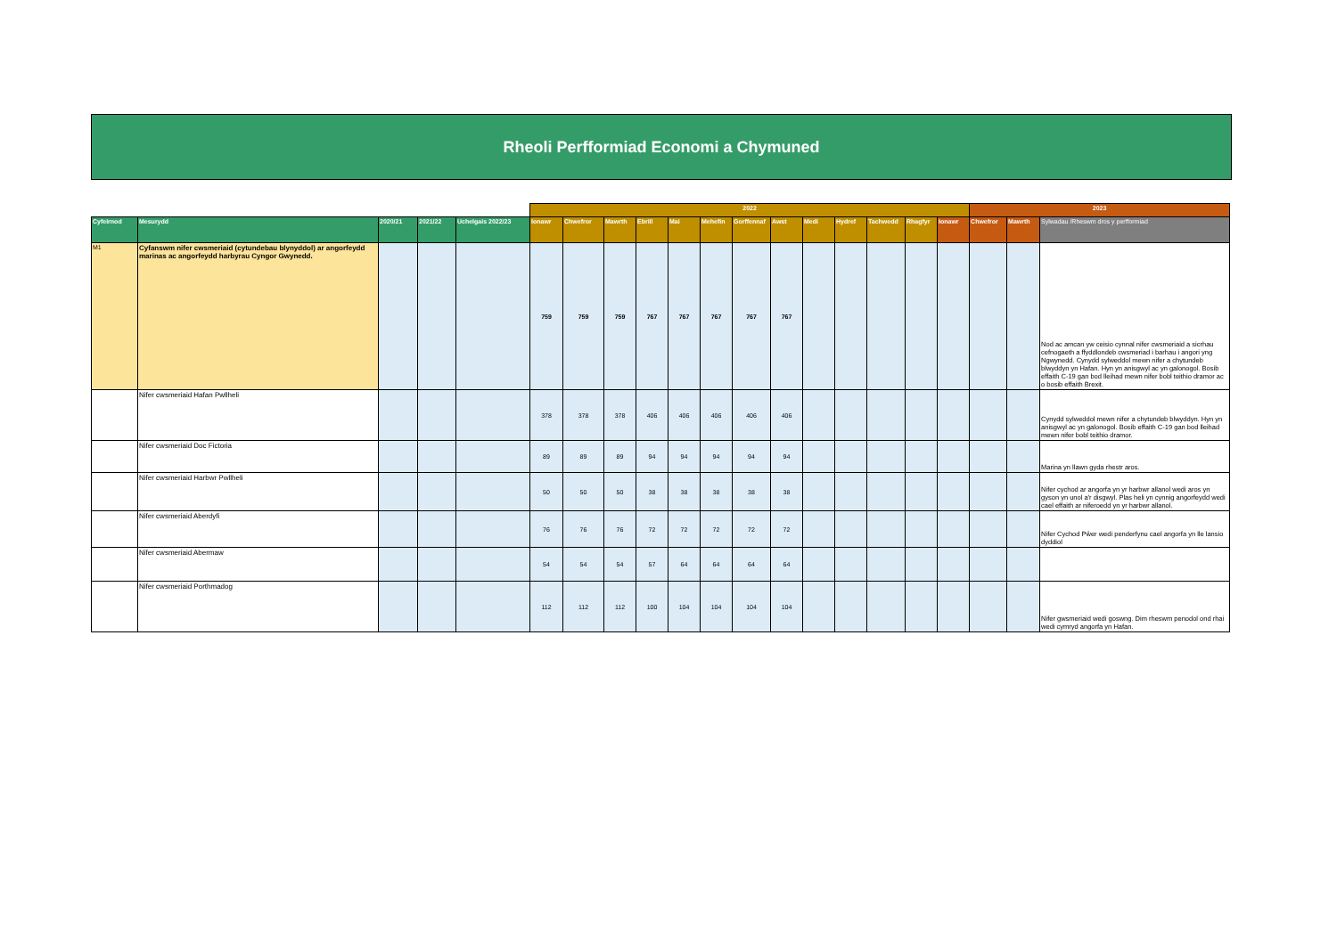Rheoli Perfformiad Economi a Chymuned
| | | | | | 2022 | | | | | | | | | | | | | 2023 | | | |
| Cyfeirnod | Mesurydd | 2020/21 | 2021/22 | Uchelgais 2022/23 | Ionawr | Chwefror | Mawrth | Ebrill | Mai | Mehefin | Gorffennaf | Awst | Medi | Hydref | Tachwedd | Rhagfyr | Ionawr | Chwefror | Mawrth | Sylwadau /Rheswm dros y perfformiad | |
| M1 | Cyfanswm nifer cwsmeriaid (cytundebau blynyddol) ar angorfeydd marinas ac angorfeydd harbyrau Cyngor Gwynedd. | | | | 759 | 759 | 759 | 767 | 767 | 767 | 767 | 767 | | | | | | | | Nod ac amcan yw ceisio cynnal nifer cwsmeriaid a sicrhau cefnogaeth a ffyddlondeb cwsmeriad i barhau i angori yng Ngwynedd. Cynydd sylweddol mewn nifer a chytundeb blwyddyn yn Hafan. Hyn yn anisgwyl ac yn galonogol. Bosib effaith C-19 gan bod lleihad mewn nifer bobl teithio dramor ac o bosib effaith Brexit. | |
| | Nifer cwsmeriaid Hafan Pwllheli | | | | 378 | 378 | 378 | 406 | 406 | 406 | 406 | 406 | | | | | | | | Cynydd sylweddol mewn nifer a chytundeb blwyddyn. Hyn yn anisgwyl ac yn galonogol. Bosib effaith C-19 gan bod lleihad mewn nifer bobl teithio dramor. | |
| | Nifer cwsmeriaid Doc Fictoria | | | | 89 | 89 | 89 | 94 | 94 | 94 | 94 | 94 | | | | | | | | Marina yn llawn gyda rhestr aros. | |
| | Nifer cwsmeriaid Harbwr Pwllheli | | | | 50 | 50 | 50 | 38 | 38 | 38 | 38 | 38 | | | | | | | | Nifer cychod ar angorfa yn yr harbwr allanol wedi aros yn gyson yn unol a'r disgwyl. Plas heli yn cynnig angorfeydd wedi cael effaith ar niferoedd yn yr harbwr allanol. | |
| | Nifer cwsmeriaid Aberdyfi | | | | 76 | 76 | 76 | 72 | 72 | 72 | 72 | 72 | | | | | | | | Nifer Cychod Pŵer wedi penderfynu cael angorfa yn lle lansio dyddiol | |
| | Nifer cwsmeriaid Abermaw | | | | 54 | 54 | 54 | 57 | 64 | 64 | 64 | 64 | | | | | | | | | |
| | Nifer cwsmeriaid Porthmadog | | | | 112 | 112 | 112 | 100 | 104 | 104 | 104 | 104 | | | | | | | | Nifer gwsmeriaid wedi goswng. Dim rheswm penodol ond rhai wedi cymryd angorfa yn Hafan. | |